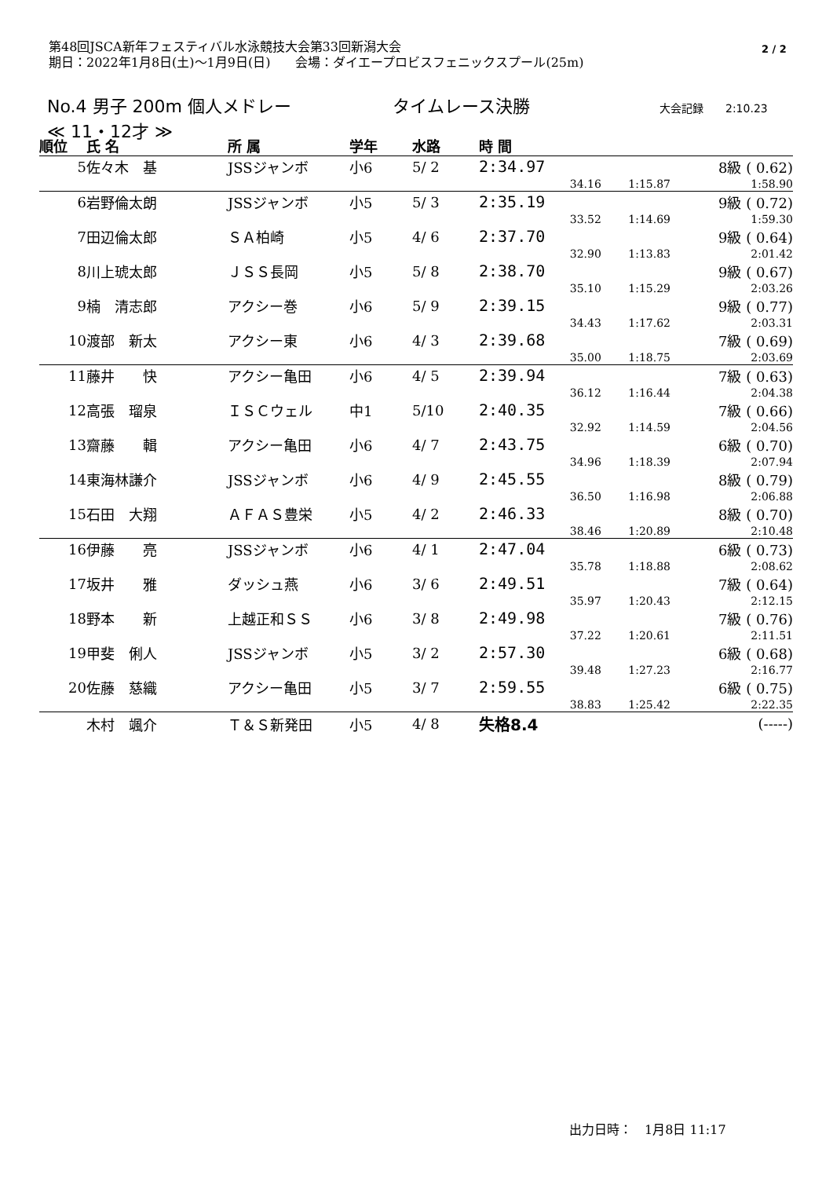第48回JSCA新年フェスティバル水泳競技大会第33回新潟大会
期日：2022年1月8日(土)～1月9日(日)　　会場：ダイエープロビスフェニックスプール(25m)
2 / 2
No.4 男子 200m 個人メドレー タイムレース決勝 大会記録　　2:10.23
≪ 11・12才 ≫
| 順位 | 氏 名 | 所 属 | 学年 | 水路 | 時 間 | | | | |
| --- | --- | --- | --- | --- | --- | --- | --- | --- | --- |
| 5 | 佐々木 基 | JSSジャンボ | 小6 | 5/ 2 | 2:34.97 | | | 8級 ( 0.62) | |
| | | | | | | 34.16 | 1:15.87 | 1:58.90 | |
| 6 | 岩野倫太朗 | JSSジャンボ | 小5 | 5/ 3 | 2:35.19 | | | 9級 ( 0.72) | |
| | | | | | | 33.52 | 1:14.69 | 1:59.30 | |
| 7 | 田辺倫太郎 | ＳＡ柏崎 | 小5 | 4/ 6 | 2:37.70 | | | 9級 ( 0.64) | |
| | | | | | | 32.90 | 1:13.83 | 2:01.42 | |
| 8 | 川上琥太郎 | ＪＳＳ長岡 | 小5 | 5/ 8 | 2:38.70 | | | 9級 ( 0.67) | |
| | | | | | | 35.10 | 1:15.29 | 2:03.26 | |
| 9 | 楠 清志郎 | アクシー巻 | 小6 | 5/ 9 | 2:39.15 | | | 9級 ( 0.77) | |
| | | | | | | 34.43 | 1:17.62 | 2:03.31 | |
| 10 | 渡部 新太 | アクシー東 | 小6 | 4/ 3 | 2:39.68 | | | 7級 ( 0.69) | |
| | | | | | | 35.00 | 1:18.75 | 2:03.69 | |
| 11 | 藤井 快 | アクシー亀田 | 小6 | 4/ 5 | 2:39.94 | | | 7級 ( 0.63) | |
| | | | | | | 36.12 | 1:16.44 | 2:04.38 | |
| 12 | 高張 瑠泉 | ＩＳＣウェル | 中1 | 5/10 | 2:40.35 | | | 7級 ( 0.66) | |
| | | | | | | 32.92 | 1:14.59 | 2:04.56 | |
| 13 | 齋藤 輯 | アクシー亀田 | 小6 | 4/ 7 | 2:43.75 | | | 6級 ( 0.70) | |
| | | | | | | 34.96 | 1:18.39 | 2:07.94 | |
| 14 | 東海林謙介 | JSSジャンボ | 小6 | 4/ 9 | 2:45.55 | | | 8級 ( 0.79) | |
| | | | | | | 36.50 | 1:16.98 | 2:06.88 | |
| 15 | 石田 大翔 | ＡＦＡＳ豊栄 | 小5 | 4/ 2 | 2:46.33 | | | 8級 ( 0.70) | |
| | | | | | | 38.46 | 1:20.89 | 2:10.48 | |
| 16 | 伊藤 亮 | JSSジャンボ | 小6 | 4/ 1 | 2:47.04 | | | 6級 ( 0.73) | |
| | | | | | | 35.78 | 1:18.88 | 2:08.62 | |
| 17 | 坂井 雅 | ダッシュ燕 | 小6 | 3/ 6 | 2:49.51 | | | 7級 ( 0.64) | |
| | | | | | | 35.97 | 1:20.43 | 2:12.15 | |
| 18 | 野本 新 | 上越正和ＳＳ | 小6 | 3/ 8 | 2:49.98 | | | 7級 ( 0.76) | |
| | | | | | | 37.22 | 1:20.61 | 2:11.51 | |
| 19 | 甲斐 俐人 | JSSジャンボ | 小5 | 3/ 2 | 2:57.30 | | | 6級 ( 0.68) | |
| | | | | | | 39.48 | 1:27.23 | 2:16.77 | |
| 20 | 佐藤 慈織 | アクシー亀田 | 小5 | 3/ 7 | 2:59.55 | | | 6級 ( 0.75) | |
| | | | | | | 38.83 | 1:25.42 | 2:22.35 | |
| | 木村 颯介 | Ｔ＆Ｓ新発田 | 小5 | 4/ 8 | 失格8.4 | | | (-----) | |
出力日時：　1月8日 11:17